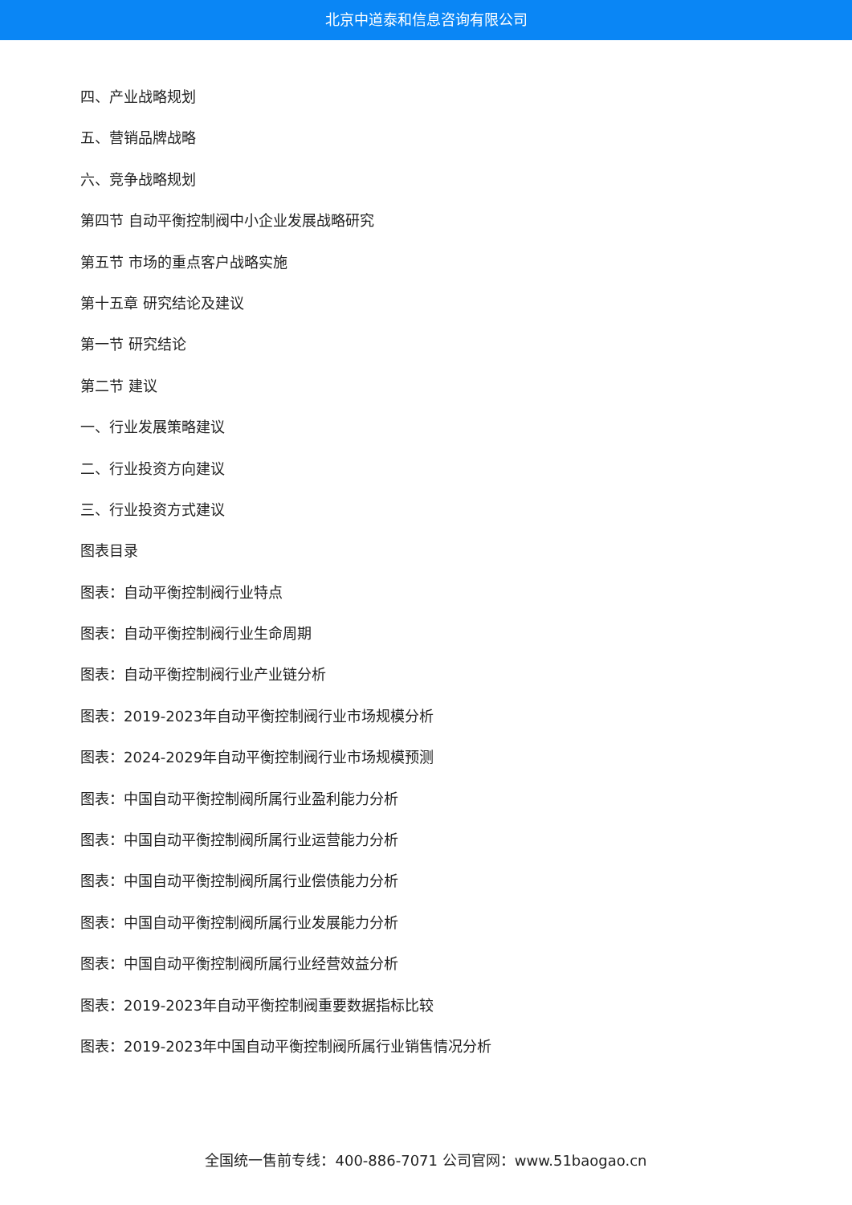北京中道泰和信息咨询有限公司
四、产业战略规划
五、营销品牌战略
六、竞争战略规划
第四节 自动平衡控制阀中小企业发展战略研究
第五节 市场的重点客户战略实施
第十五章 研究结论及建议
第一节 研究结论
第二节 建议
一、行业发展策略建议
二、行业投资方向建议
三、行业投资方式建议
图表目录
图表：自动平衡控制阀行业特点
图表：自动平衡控制阀行业生命周期
图表：自动平衡控制阀行业产业链分析
图表：2019-2023年自动平衡控制阀行业市场规模分析
图表：2024-2029年自动平衡控制阀行业市场规模预测
图表：中国自动平衡控制阀所属行业盈利能力分析
图表：中国自动平衡控制阀所属行业运营能力分析
图表：中国自动平衡控制阀所属行业偿债能力分析
图表：中国自动平衡控制阀所属行业发展能力分析
图表：中国自动平衡控制阀所属行业经营效益分析
图表：2019-2023年自动平衡控制阀重要数据指标比较
图表：2019-2023年中国自动平衡控制阀所属行业销售情况分析
全国统一售前专线：400-886-7071 公司官网：www.51baogao.cn